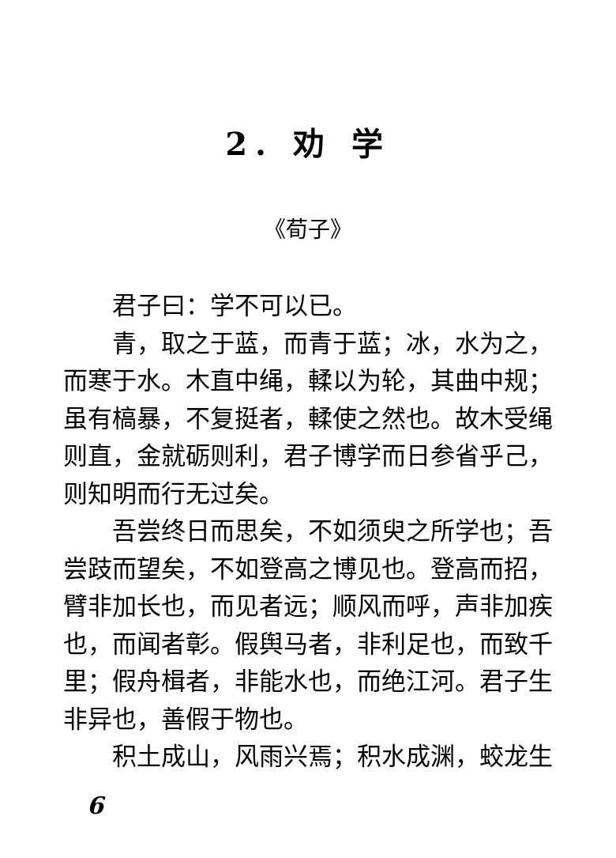2. 劝 学
《荀子》
君子曰：学不可以已。
青，取之于蓝，而青于蓝；冰，水为之，而寒于水。木直中绳，輮以为轮，其曲中规；虽有槁暴，不复挺者，輮使之然也。故木受绳则直，金就砺则利，君子博学而日参省乎己，则知明而行无过矣。
吾尝终日而思矣，不如须臾之所学也；吾尝跂而望矣，不如登高之博见也。登高而招，臂非加长也，而见者远；顺风而呼，声非加疾也，而闻者彰。假舆马者，非利足也，而致千里；假舟楫者，非能水也，而绝江河。君子生非异也，善假于物也。
积土成山，风雨兴焉；积水成渊，蛟龙生
6